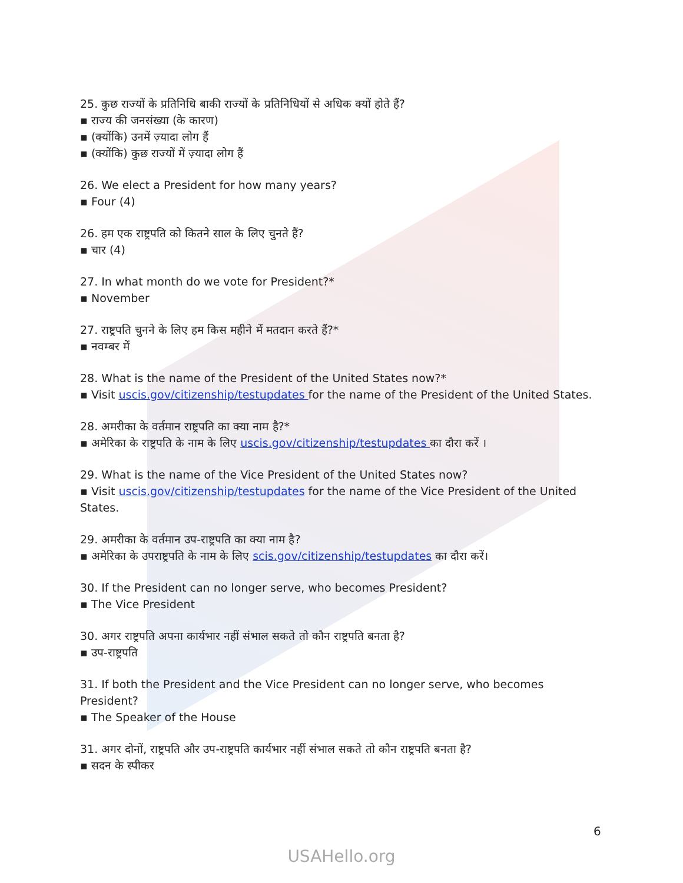25. कुछ राज्यों के प्रतिनिधि बाकी राज्यों के प्रतिनिधियों से अधिक क्यों होते हैं?
▪ राज्य की जनसंख्या (के कारण)
▪ (क्योंकि) उनमें ज़्यादा लोग हैं
▪ (क्योंकि) कुछ राज्यों में ज़्यादा लोग हैं
26. We elect a President for how many years?
▪ Four (4)
26. हम एक राष्ट्रपति को कितने साल के लिए चुनते हैं?
▪ चार (4)
27. In what month do we vote for President?*
▪ November
27. राष्ट्रपति चुनने के लिए हम किस महीने में मतदान करते हैं?*
▪ नवम्बर में
28. What is the name of the President of the United States now?*
▪ Visit uscis.gov/citizenship/testupdates for the name of the President of the United States.
28. अमरीका के वर्तमान राष्ट्रपति का क्या नाम है?*
▪ अमेरिका के राष्ट्रपति के नाम के लिए uscis.gov/citizenship/testupdates का दौरा करें ।
29. What is the name of the Vice President of the United States now?
▪ Visit uscis.gov/citizenship/testupdates for the name of the Vice President of the United States.
29. अमरीका के वर्तमान उप-राष्ट्रपति का क्या नाम है?
▪ अमेरिका के उपराष्ट्रपति के नाम के लिए scis.gov/citizenship/testupdates का दौरा करें।
30. If the President can no longer serve, who becomes President?
▪ The Vice President
30. अगर राष्ट्रपति अपना कार्यभार नहीं संभाल सकते तो कौन राष्ट्रपति बनता है?
▪ उप-राष्ट्रपति
31. If both the President and the Vice President can no longer serve, who becomes President?
▪ The Speaker of the House
31. अगर दोनों, राष्ट्रपति और उप-राष्ट्रपति कार्यभार नहीं संभाल सकते तो कौन राष्ट्रपति बनता है?
▪ सदन के स्पीकर
6
USAHello.org